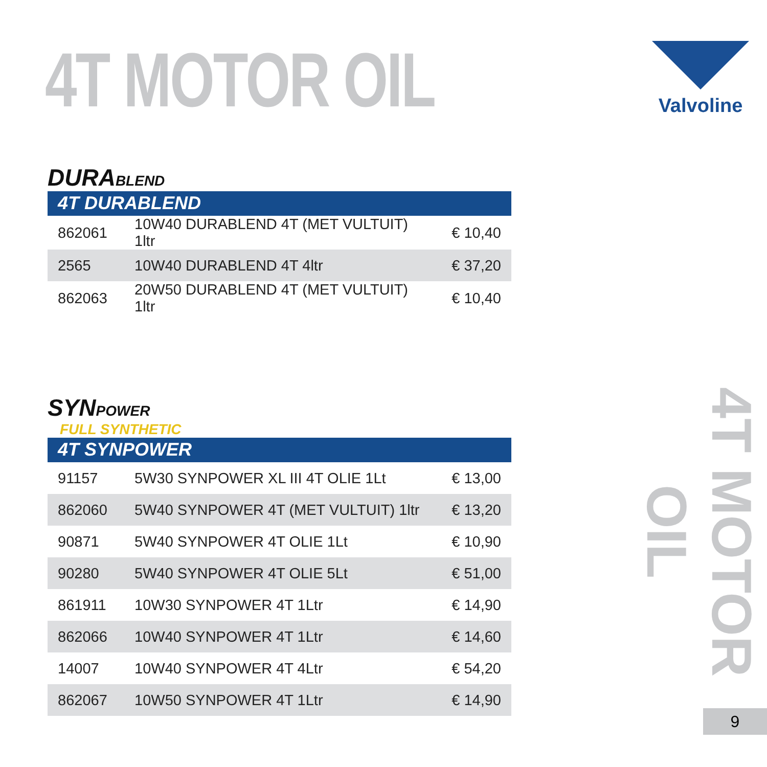4T MOTOR OIL Valvoline
DURABLEND
4T DURABLEND
| 862061 | 10W40 DURABLEND 4T (MET VULTUIT) 1ltr | € 10,40 |
| 2565 | 10W40 DURABLEND 4T 4ltr | € 37,20 |
| 862063 | 20W50 DURABLEND 4T (MET VULTUIT) 1ltr | € 10,40 |
SYNPOWER
FULL SYNTHETIC
4T SYNPOWER
| 91157 | 5W30 SYNPOWER XL III 4T OLIE 1Lt | € 13,00 |
| 862060 | 5W40 SYNPOWER 4T (MET VULTUIT) 1ltr | € 13,20 |
| 90871 | 5W40 SYNPOWER 4T OLIE 1Lt | € 10,90 |
| 90280 | 5W40 SYNPOWER 4T OLIE 5Lt | € 51,00 |
| 861911 | 10W30 SYNPOWER 4T 1Ltr | € 14,90 |
| 862066 | 10W40 SYNPOWER 4T 1Ltr | € 14,60 |
| 14007 | 10W40 SYNPOWER 4T 4Ltr | € 54,20 |
| 862067 | 10W50 SYNPOWER 4T 1Ltr | € 14,90 |
4T MOTOR OIL
9